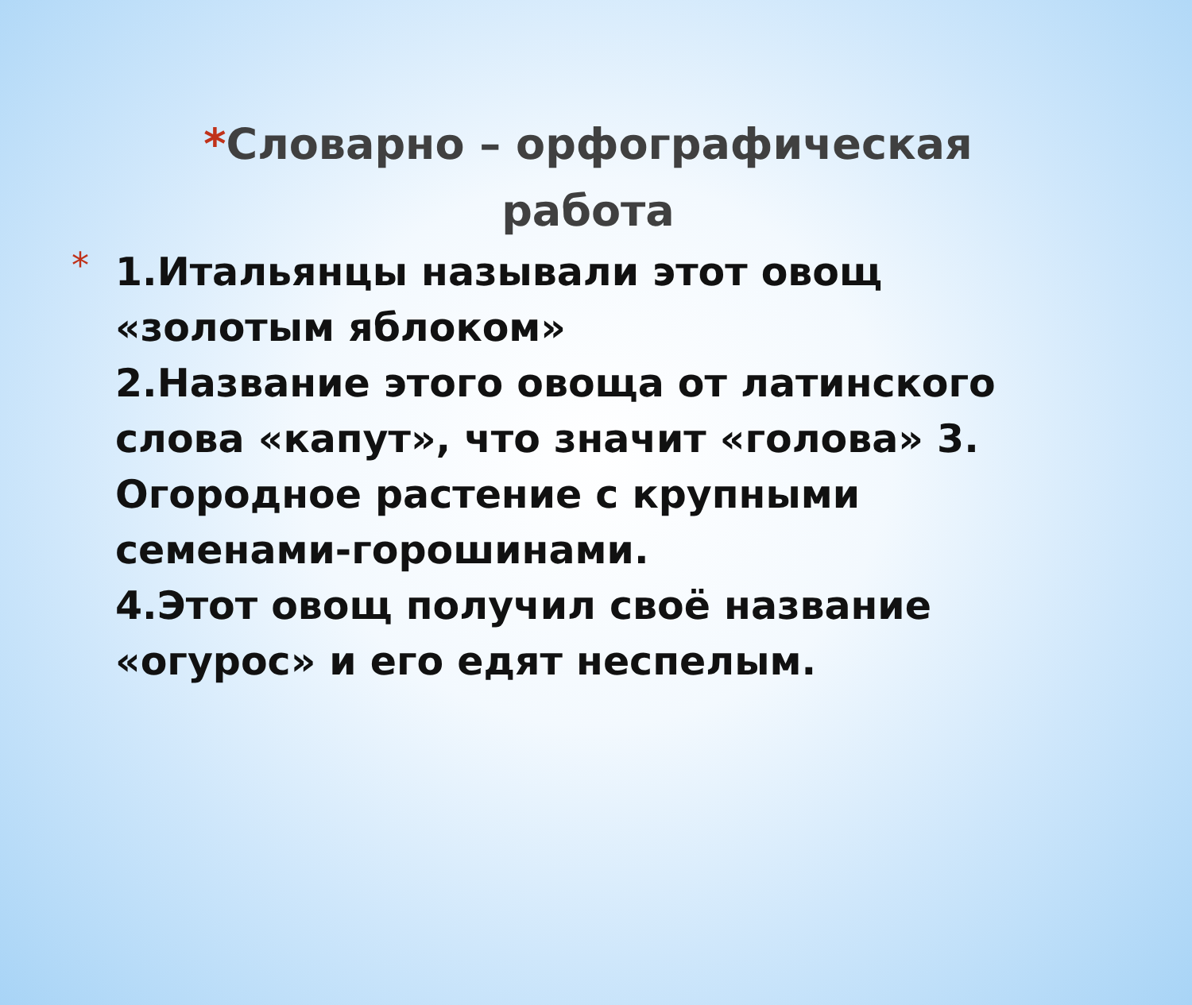*Словарно – орфографическая работа
*
1.Итальянцы называли этот овощ «золотым яблоком»
2.Название этого овоща от латинского слова «капут», что значит «голова» 3. Огородное растение с крупными семенами-горошинами.
4.Этот овощ получил своё название «огурос» и его едят неспелым.